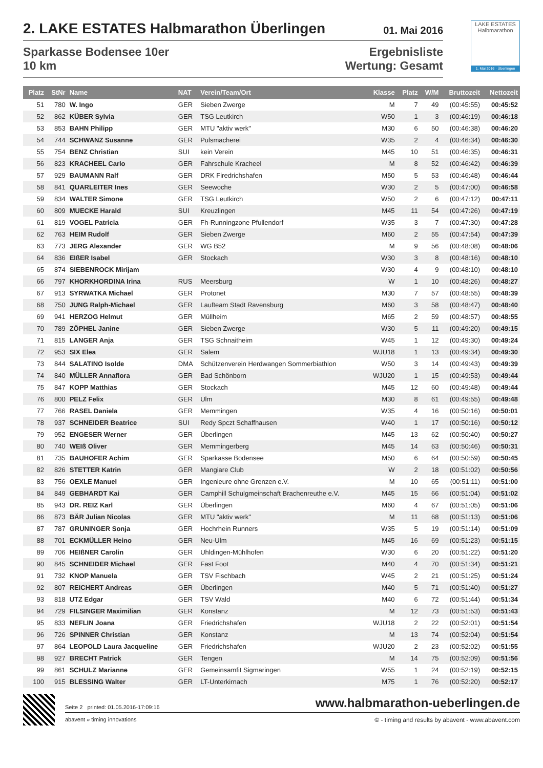2. LAKE ESTATES Halbmarathon Überlingen 01. Mai 2016
Sparkasse Bodensee 10er
10 km
Ergebnisliste
Wertung: Gesamt
LAKE ESTATES
Halbmarathon
1. Mai 2016 · Überlingen
| Platz | StNr | Name | NAT | Verein/Team/Ort | Klasse | Platz | W/M | Bruttozeit | Nettozeit |
| --- | --- | --- | --- | --- | --- | --- | --- | --- | --- |
| 51 | 780 | W. Ingo | GER | Sieben Zwerge | M | 7 | 49 | (00:45:55) | 00:45:52 |
| 52 | 862 | KÜBER Sylvia | GER | TSG Leutkirch | W50 | 1 | 3 | (00:46:19) | 00:46:18 |
| 53 | 853 | BAHN Philipp | GER | MTU "aktiv werk" | M30 | 6 | 50 | (00:46:38) | 00:46:20 |
| 54 | 744 | SCHWANZ Susanne | GER | Pulsmacherei | W35 | 2 | 4 | (00:46:34) | 00:46:30 |
| 55 | 754 | BENZ Christian | SUI | kein Verein | M45 | 10 | 51 | (00:46:35) | 00:46:31 |
| 56 | 823 | KRACHEEL Carlo | GER | Fahrschule Kracheel | M | 8 | 52 | (00:46:42) | 00:46:39 |
| 57 | 929 | BAUMANN Ralf | GER | DRK Firedrichshafen | M50 | 5 | 53 | (00:46:48) | 00:46:44 |
| 58 | 841 | QUARLEITER Ines | GER | Seewoche | W30 | 2 | 5 | (00:47:00) | 00:46:58 |
| 59 | 834 | WALTER Simone | GER | TSG Leutkirch | W50 | 2 | 6 | (00:47:12) | 00:47:11 |
| 60 | 809 | MUECKE Harald | SUI | Kreuzlingen | M45 | 11 | 54 | (00:47:26) | 00:47:19 |
| 61 | 819 | VOGEL Patricia | GER | Fh-Runningzone Pfullendorf | W35 | 3 | 7 | (00:47:30) | 00:47:28 |
| 62 | 763 | HEIM Rudolf | GER | Sieben Zwerge | M60 | 2 | 55 | (00:47:54) | 00:47:39 |
| 63 | 773 | JERG Alexander | GER | WG B52 | M | 9 | 56 | (00:48:08) | 00:48:06 |
| 64 | 836 | EIßER Isabel | GER | Stockach | W30 | 3 | 8 | (00:48:16) | 00:48:10 |
| 65 | 874 | SIEBENROCK Mirijam | | | W30 | 4 | 9 | (00:48:10) | 00:48:10 |
| 66 | 797 | KHORKHORDINA Irina | RUS | Meersburg | W | 1 | 10 | (00:48:26) | 00:48:27 |
| 67 | 913 | SYRWATKA Michael | GER | Protonet | M30 | 7 | 57 | (00:48:55) | 00:48:39 |
| 68 | 750 | JUNG Ralph-Michael | GER | Laufteam Stadt Ravensburg | M60 | 3 | 58 | (00:48:47) | 00:48:40 |
| 69 | 941 | HERZOG Helmut | GER | Müllheim | M65 | 2 | 59 | (00:48:57) | 00:48:55 |
| 70 | 789 | ZÖPHEL Janine | GER | Sieben Zwerge | W30 | 5 | 11 | (00:49:20) | 00:49:15 |
| 71 | 815 | LANGER Anja | GER | TSG Schnaitheim | W45 | 1 | 12 | (00:49:30) | 00:49:24 |
| 72 | 953 | SIX Elea | GER | Salem | WJU18 | 1 | 13 | (00:49:34) | 00:49:30 |
| 73 | 844 | SALATINO Isolde | DMA | Schützenverein Herdwangen Sommerbiathlon | W50 | 3 | 14 | (00:49:43) | 00:49:39 |
| 74 | 840 | MÜLLER Annaflora | GER | Bad Schönborn | WJU20 | 1 | 15 | (00:49:53) | 00:49:44 |
| 75 | 847 | KOPP Matthias | GER | Stockach | M45 | 12 | 60 | (00:49:48) | 00:49:44 |
| 76 | 800 | PELZ Felix | GER | Ulm | M30 | 8 | 61 | (00:49:55) | 00:49:48 |
| 77 | 766 | RASEL Daniela | GER | Memmingen | W35 | 4 | 16 | (00:50:16) | 00:50:01 |
| 78 | 937 | SCHNEIDER Beatrice | SUI | Redy Spczt Schaffhausen | W40 | 1 | 17 | (00:50:16) | 00:50:12 |
| 79 | 952 | ENGESER Werner | GER | Überlingen | M45 | 13 | 62 | (00:50:40) | 00:50:27 |
| 80 | 740 | WEIß Oliver | GER | Memmingerberg | M45 | 14 | 63 | (00:50:46) | 00:50:31 |
| 81 | 735 | BAUHOFER Achim | GER | Sparkasse Bodensee | M50 | 6 | 64 | (00:50:59) | 00:50:45 |
| 82 | 826 | STETTER Katrin | GER | Mangiare Club | W | 2 | 18 | (00:51:02) | 00:50:56 |
| 83 | 756 | OEXLE Manuel | GER | Ingenieure ohne Grenzen e.V. | M | 10 | 65 | (00:51:11) | 00:51:00 |
| 84 | 849 | GEBHARDT Kai | GER | Camphill Schulgmeinschaft Brachenreuthe e.V. | M45 | 15 | 66 | (00:51:04) | 00:51:02 |
| 85 | 943 | DR. REIZ Karl | GER | Überlingen | M60 | 4 | 67 | (00:51:05) | 00:51:06 |
| 86 | 873 | BÄR Julian Nicolas | GER | MTU "aktiv werk" | M | 11 | 68 | (00:51:13) | 00:51:06 |
| 87 | 787 | GRUNINGER Sonja | GER | Hochrhein Runners | W35 | 5 | 19 | (00:51:14) | 00:51:09 |
| 88 | 701 | ECKMÜLLER Heino | GER | Neu-Ulm | M45 | 16 | 69 | (00:51:23) | 00:51:15 |
| 89 | 706 | HEIßNER Carolin | GER | Uhldingen-Mühlhofen | W30 | 6 | 20 | (00:51:22) | 00:51:20 |
| 90 | 845 | SCHNEIDER Michael | GER | Fast Foot | M40 | 4 | 70 | (00:51:34) | 00:51:21 |
| 91 | 732 | KNOP Manuela | GER | TSV Fischbach | W45 | 2 | 21 | (00:51:25) | 00:51:24 |
| 92 | 807 | REICHERT Andreas | GER | Überlingen | M40 | 5 | 71 | (00:51:40) | 00:51:27 |
| 93 | 818 | UTZ Edgar | GER | TSV Wald | M40 | 6 | 72 | (00:51:44) | 00:51:34 |
| 94 | 729 | FILSINGER Maximilian | GER | Konstanz | M | 12 | 73 | (00:51:53) | 00:51:43 |
| 95 | 833 | NEFLIN Joana | GER | Friedrichshafen | WJU18 | 2 | 22 | (00:52:01) | 00:51:54 |
| 96 | 726 | SPINNER Christian | GER | Konstanz | M | 13 | 74 | (00:52:04) | 00:51:54 |
| 97 | 864 | LEOPOLD Laura Jacqueline | GER | Friedrichshafen | WJU20 | 2 | 23 | (00:52:02) | 00:51:55 |
| 98 | 927 | BRECHT Patrick | GER | Tengen | M | 14 | 75 | (00:52:09) | 00:51:56 |
| 99 | 861 | SCHULZ Marianne | GER | Gemeinsamfit Sigmaringen | W55 | 1 | 24 | (00:52:19) | 00:52:15 |
| 100 | 915 | BLESSING Walter | GER | LT-Unterkirnach | M75 | 1 | 76 | (00:52:20) | 00:52:17 |
Seite 2 printed: 01.05.2016-17:09:16 www.halbmarathon-ueberlingen.de
abavent » timing innovations © - timing and results by abavent - www.abavent.com